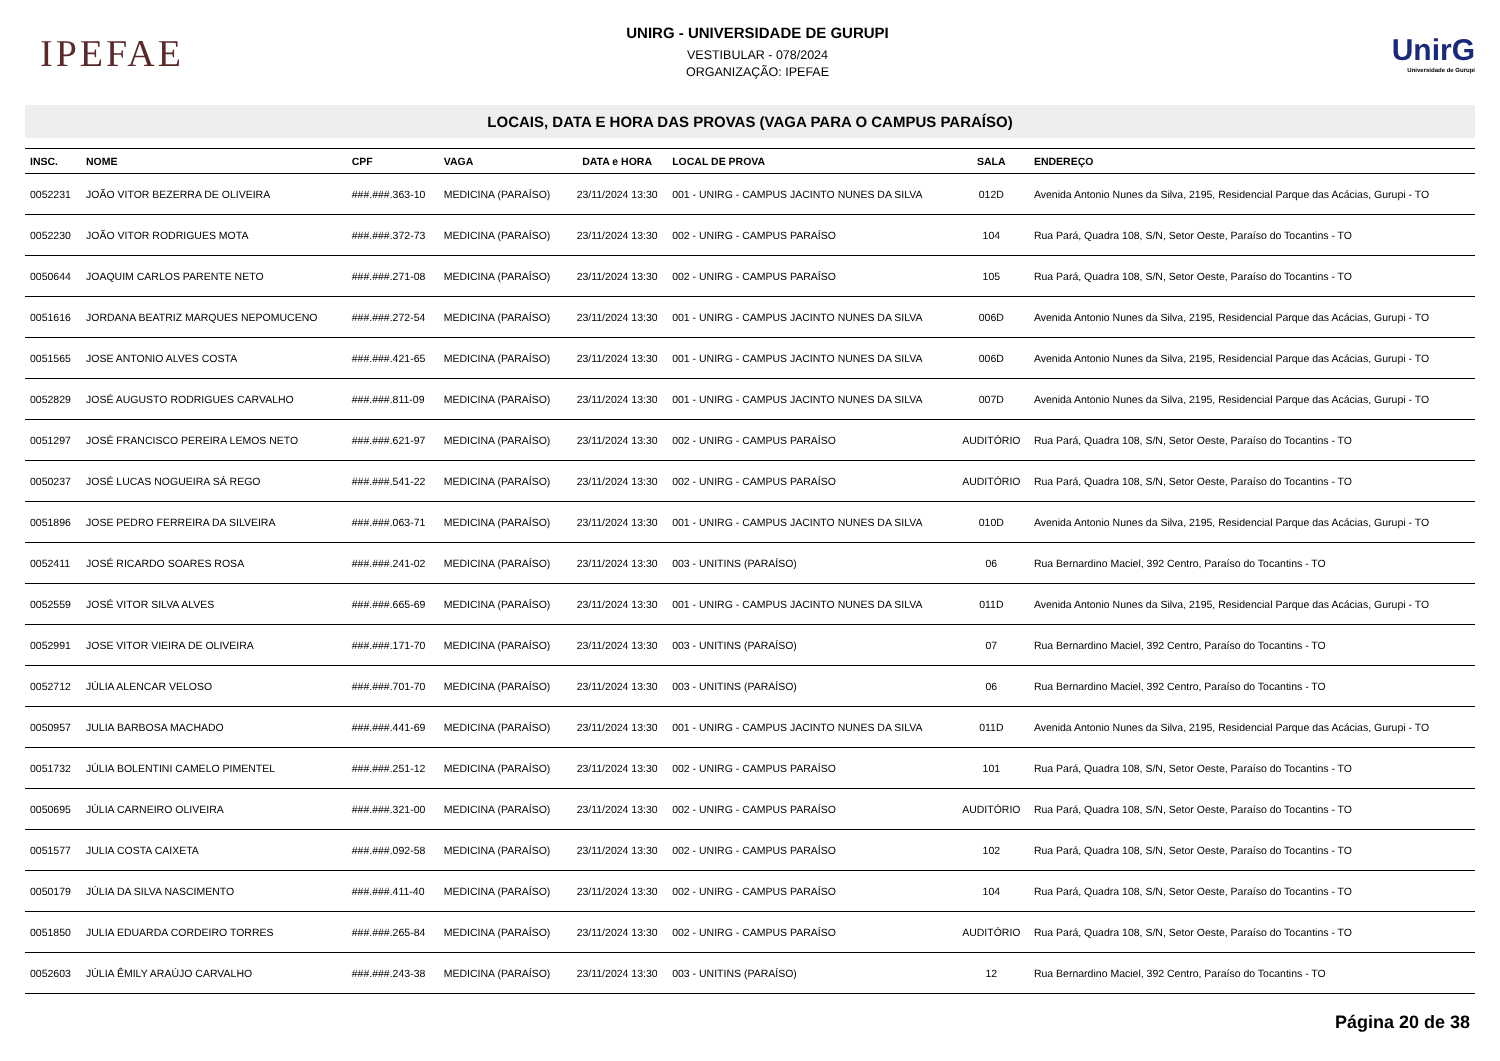IPEFAE
UNIRG - UNIVERSIDADE DE GURUPI
VESTIBULAR - 078/2024
ORGANIZAÇÃO: IPEFAE
UnirG
Universidade de Gurupi
LOCAIS, DATA E HORA DAS PROVAS (VAGA PARA O CAMPUS PARAÍSO)
| INSC. | NOME | CPF | VAGA | DATA e HORA | LOCAL DE PROVA | SALA | ENDEREÇO |
| --- | --- | --- | --- | --- | --- | --- | --- |
| 0052231 | JOÃO VITOR BEZERRA DE OLIVEIRA | ###.###.363-10 | MEDICINA (PARAÍSO) | 23/11/2024 13:30 | 001 - UNIRG - CAMPUS JACINTO NUNES DA SILVA | 012D | Avenida Antonio Nunes da Silva, 2195, Residencial Parque das Acácias, Gurupi - TO |
| 0052230 | JOÃO VITOR RODRIGUES MOTA | ###.###.372-73 | MEDICINA (PARAÍSO) | 23/11/2024 13:30 | 002 - UNIRG - CAMPUS PARAÍSO | 104 | Rua Pará, Quadra 108, S/N, Setor Oeste, Paraíso do Tocantins - TO |
| 0050644 | JOAQUIM CARLOS PARENTE NETO | ###.###.271-08 | MEDICINA (PARAÍSO) | 23/11/2024 13:30 | 002 - UNIRG - CAMPUS PARAÍSO | 105 | Rua Pará, Quadra 108, S/N, Setor Oeste, Paraíso do Tocantins - TO |
| 0051616 | JORDANA BEATRIZ MARQUES NEPOMUCENO | ###.###.272-54 | MEDICINA (PARAÍSO) | 23/11/2024 13:30 | 001 - UNIRG - CAMPUS JACINTO NUNES DA SILVA | 006D | Avenida Antonio Nunes da Silva, 2195, Residencial Parque das Acácias, Gurupi - TO |
| 0051565 | JOSE ANTONIO ALVES COSTA | ###.###.421-65 | MEDICINA (PARAÍSO) | 23/11/2024 13:30 | 001 - UNIRG - CAMPUS JACINTO NUNES DA SILVA | 006D | Avenida Antonio Nunes da Silva, 2195, Residencial Parque das Acácias, Gurupi - TO |
| 0052829 | JOSÉ AUGUSTO RODRIGUES CARVALHO | ###.###.811-09 | MEDICINA (PARAÍSO) | 23/11/2024 13:30 | 001 - UNIRG - CAMPUS JACINTO NUNES DA SILVA | 007D | Avenida Antonio Nunes da Silva, 2195, Residencial Parque das Acácias, Gurupi - TO |
| 0051297 | JOSÉ FRANCISCO PEREIRA LEMOS NETO | ###.###.621-97 | MEDICINA (PARAÍSO) | 23/11/2024 13:30 | 002 - UNIRG - CAMPUS PARAÍSO | AUDITÓRIO | Rua Pará, Quadra 108, S/N, Setor Oeste, Paraíso do Tocantins - TO |
| 0050237 | JOSÉ LUCAS NOGUEIRA SÁ REGO | ###.###.541-22 | MEDICINA (PARAÍSO) | 23/11/2024 13:30 | 002 - UNIRG - CAMPUS PARAÍSO | AUDITÓRIO | Rua Pará, Quadra 108, S/N, Setor Oeste, Paraíso do Tocantins - TO |
| 0051896 | JOSE PEDRO FERREIRA DA SILVEIRA | ###.###.063-71 | MEDICINA (PARAÍSO) | 23/11/2024 13:30 | 001 - UNIRG - CAMPUS JACINTO NUNES DA SILVA | 010D | Avenida Antonio Nunes da Silva, 2195, Residencial Parque das Acácias, Gurupi - TO |
| 0052411 | JOSÉ RICARDO SOARES ROSA | ###.###.241-02 | MEDICINA (PARAÍSO) | 23/11/2024 13:30 | 003 - UNITINS (PARAÍSO) | 06 | Rua Bernardino Maciel, 392 Centro, Paraíso do Tocantins - TO |
| 0052559 | JOSÉ VITOR SILVA ALVES | ###.###.665-69 | MEDICINA (PARAÍSO) | 23/11/2024 13:30 | 001 - UNIRG - CAMPUS JACINTO NUNES DA SILVA | 011D | Avenida Antonio Nunes da Silva, 2195, Residencial Parque das Acácias, Gurupi - TO |
| 0052991 | JOSE VITOR VIEIRA DE OLIVEIRA | ###.###.171-70 | MEDICINA (PARAÍSO) | 23/11/2024 13:30 | 003 - UNITINS (PARAÍSO) | 07 | Rua Bernardino Maciel, 392 Centro, Paraíso do Tocantins - TO |
| 0052712 | JÚLIA ALENCAR VELOSO | ###.###.701-70 | MEDICINA (PARAÍSO) | 23/11/2024 13:30 | 003 - UNITINS (PARAÍSO) | 06 | Rua Bernardino Maciel, 392 Centro, Paraíso do Tocantins - TO |
| 0050957 | JULIA BARBOSA MACHADO | ###.###.441-69 | MEDICINA (PARAÍSO) | 23/11/2024 13:30 | 001 - UNIRG - CAMPUS JACINTO NUNES DA SILVA | 011D | Avenida Antonio Nunes da Silva, 2195, Residencial Parque das Acácias, Gurupi - TO |
| 0051732 | JÚLIA BOLENTINI CAMELO PIMENTEL | ###.###.251-12 | MEDICINA (PARAÍSO) | 23/11/2024 13:30 | 002 - UNIRG - CAMPUS PARAÍSO | 101 | Rua Pará, Quadra 108, S/N, Setor Oeste, Paraíso do Tocantins - TO |
| 0050695 | JÚLIA CARNEIRO OLIVEIRA | ###.###.321-00 | MEDICINA (PARAÍSO) | 23/11/2024 13:30 | 002 - UNIRG - CAMPUS PARAÍSO | AUDITÓRIO | Rua Pará, Quadra 108, S/N, Setor Oeste, Paraíso do Tocantins - TO |
| 0051577 | JULIA COSTA CAIXETA | ###.###.092-58 | MEDICINA (PARAÍSO) | 23/11/2024 13:30 | 002 - UNIRG - CAMPUS PARAÍSO | 102 | Rua Pará, Quadra 108, S/N, Setor Oeste, Paraíso do Tocantins - TO |
| 0050179 | JÚLIA DA SILVA NASCIMENTO | ###.###.411-40 | MEDICINA (PARAÍSO) | 23/11/2024 13:30 | 002 - UNIRG - CAMPUS PARAÍSO | 104 | Rua Pará, Quadra 108, S/N, Setor Oeste, Paraíso do Tocantins - TO |
| 0051850 | JULIA EDUARDA CORDEIRO TORRES | ###.###.265-84 | MEDICINA (PARAÍSO) | 23/11/2024 13:30 | 002 - UNIRG - CAMPUS PARAÍSO | AUDITÓRIO | Rua Pará, Quadra 108, S/N, Setor Oeste, Paraíso do Tocantins - TO |
| 0052603 | JÚLIA ÊMILY ARAÚJO CARVALHO | ###.###.243-38 | MEDICINA (PARAÍSO) | 23/11/2024 13:30 | 003 - UNITINS (PARAÍSO) | 12 | Rua Bernardino Maciel, 392 Centro, Paraíso do Tocantins - TO |
Página 20 de 38